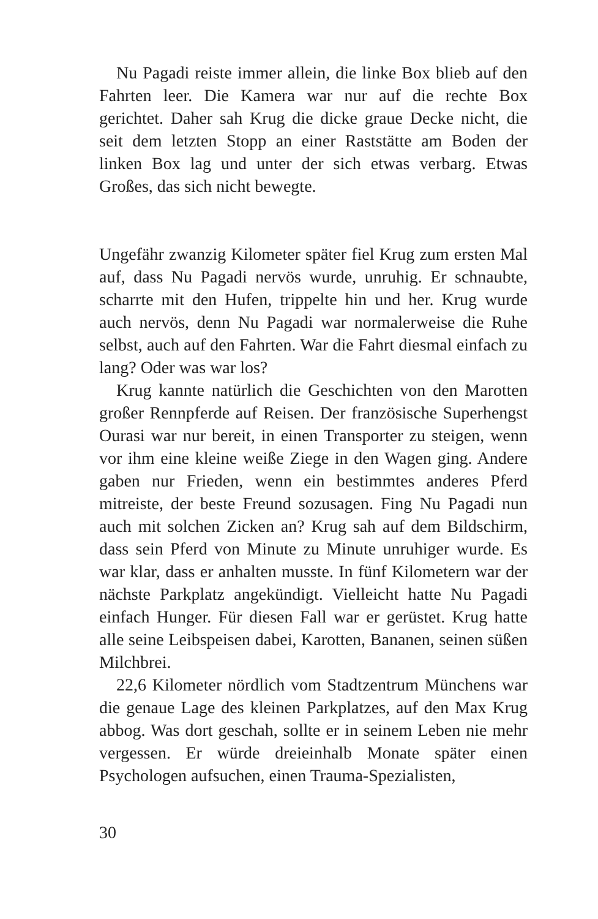Nu Pagadi reiste immer allein, die linke Box blieb auf den Fahrten leer. Die Kamera war nur auf die rechte Box gerichtet. Daher sah Krug die dicke graue Decke nicht, die seit dem letzten Stopp an einer Raststätte am Boden der linken Box lag und unter der sich etwas verbarg. Etwas Großes, das sich nicht bewegte.
Ungefähr zwanzig Kilometer später fiel Krug zum ersten Mal auf, dass Nu Pagadi nervös wurde, unruhig. Er schnaubte, scharrte mit den Hufen, trippelte hin und her. Krug wurde auch nervös, denn Nu Pagadi war normalerweise die Ruhe selbst, auch auf den Fahrten. War die Fahrt diesmal einfach zu lang? Oder was war los?
Krug kannte natürlich die Geschichten von den Marotten großer Rennpferde auf Reisen. Der französische Superhengst Ourasi war nur bereit, in einen Transporter zu steigen, wenn vor ihm eine kleine weiße Ziege in den Wagen ging. Andere gaben nur Frieden, wenn ein bestimmtes anderes Pferd mitreiste, der beste Freund sozusagen. Fing Nu Pagadi nun auch mit solchen Zicken an? Krug sah auf dem Bildschirm, dass sein Pferd von Minute zu Minute unruhiger wurde. Es war klar, dass er anhalten musste. In fünf Kilometern war der nächste Parkplatz angekündigt. Vielleicht hatte Nu Pagadi einfach Hunger. Für diesen Fall war er gerüstet. Krug hatte alle seine Leibspeisen dabei, Karotten, Bananen, seinen süßen Milchbrei.
22,6 Kilometer nördlich vom Stadtzentrum Münchens war die genaue Lage des kleinen Parkplatzes, auf den Max Krug abbog. Was dort geschah, sollte er in seinem Leben nie mehr vergessen. Er würde dreieinhalb Monate später einen Psychologen aufsuchen, einen Trauma-Spezialisten,
30